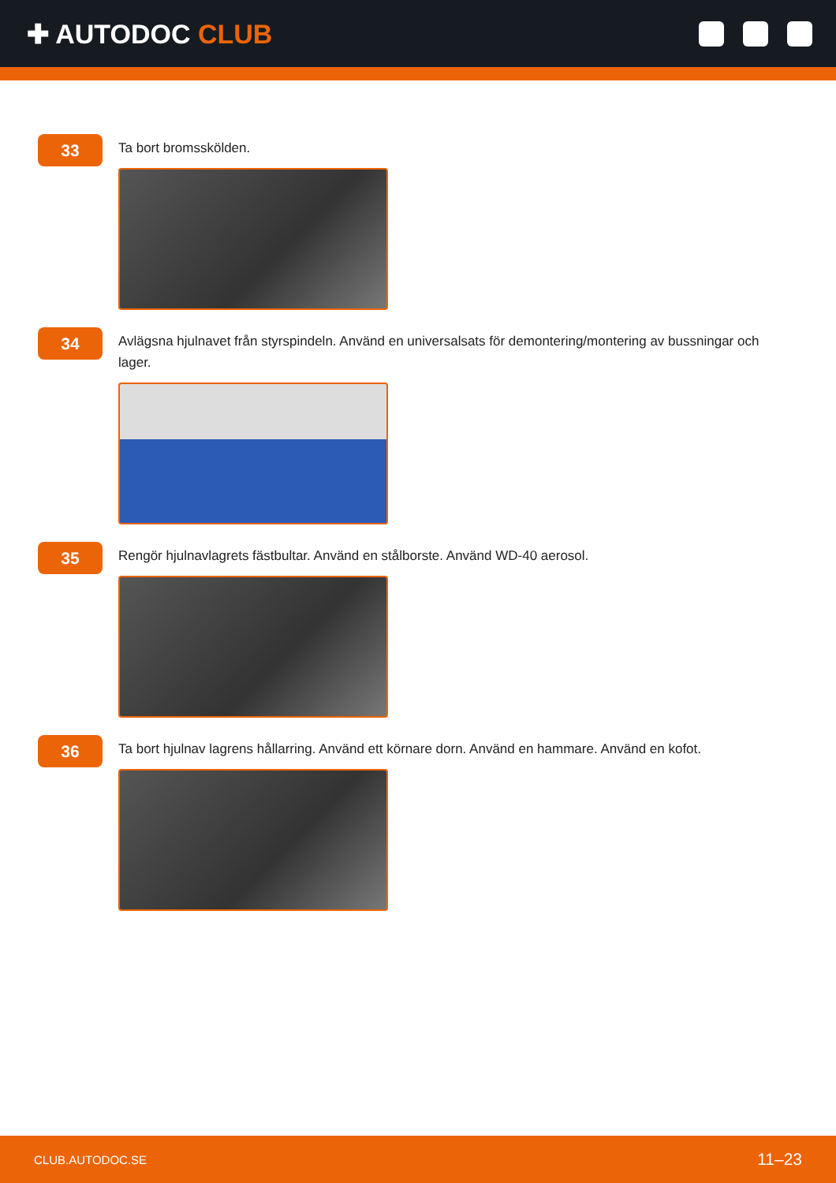✚ AUTODOC CLUB
33
Ta bort bromsskölden.
34
Avlägsna hjulnavet från styrspindeln. Använd en universalsats för demontering/montering av bussningar och lager.
35
Rengör hjulnavlagrets fästbultar. Använd en stålborste. Använd WD-40 aerosol.
36
Ta bort hjulnav lagrens hållarring. Använd ett körnare dorn. Använd en hammare. Använd en kofot.
CLUB.AUTODOC.SE 11–23